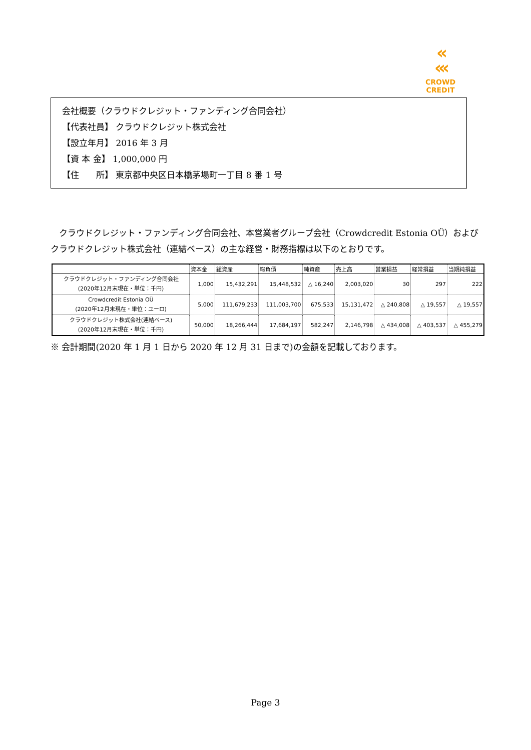‹‹
‹‹‹
CROWD CREDIT
会社概要（クラウドクレジット・ファンディング合同会社）
【代表社員】 クラウドクレジット株式会社
【設立年月】 2016 年 3 月
【資 本 金】 1,000,000 円
【住　　所】 東京都中央区日本橋茅場町一丁目 8 番 1 号
　クラウドクレジット・ファンディング合同会社、本営業者グループ会社（Crowdcredit Estonia OÜ）およびクラウドクレジット株式会社（連結ベース）の主な経営・財務指標は以下のとおりです。
| | 資本金 | 総資産 | 総負債 | 純資産 | 売上高 | 営業損益 | 経常損益 | 当期純損益 |
| --- | --- | --- | --- | --- | --- | --- | --- | --- |
| クラウドクレジット・ファンディング合同会社 (2020年12月末現在・単位：千円) | 1,000 | 15,432,291 | 15,448,532 | △ 16,240 | 2,003,020 | 30 | 297 | 222 |
| Crowdcredit Estonia OÜ (2020年12月末現在・単位：ユーロ) | 5,000 | 111,679,233 | 111,003,700 | 675,533 | 15,131,472 | △ 240,808 | △ 19,557 | △ 19,557 |
| クラウドクレジット株式会社(連結ベース) (2020年12月末現在・単位：千円) | 50,000 | 18,266,444 | 17,684,197 | 582,247 | 2,146,798 | △ 434,008 | △ 403,537 | △ 455,279 |
※ 会計期間(2020 年 1 月 1 日から 2020 年 12 月 31 日まで)の金額を記載しております。
Page 3